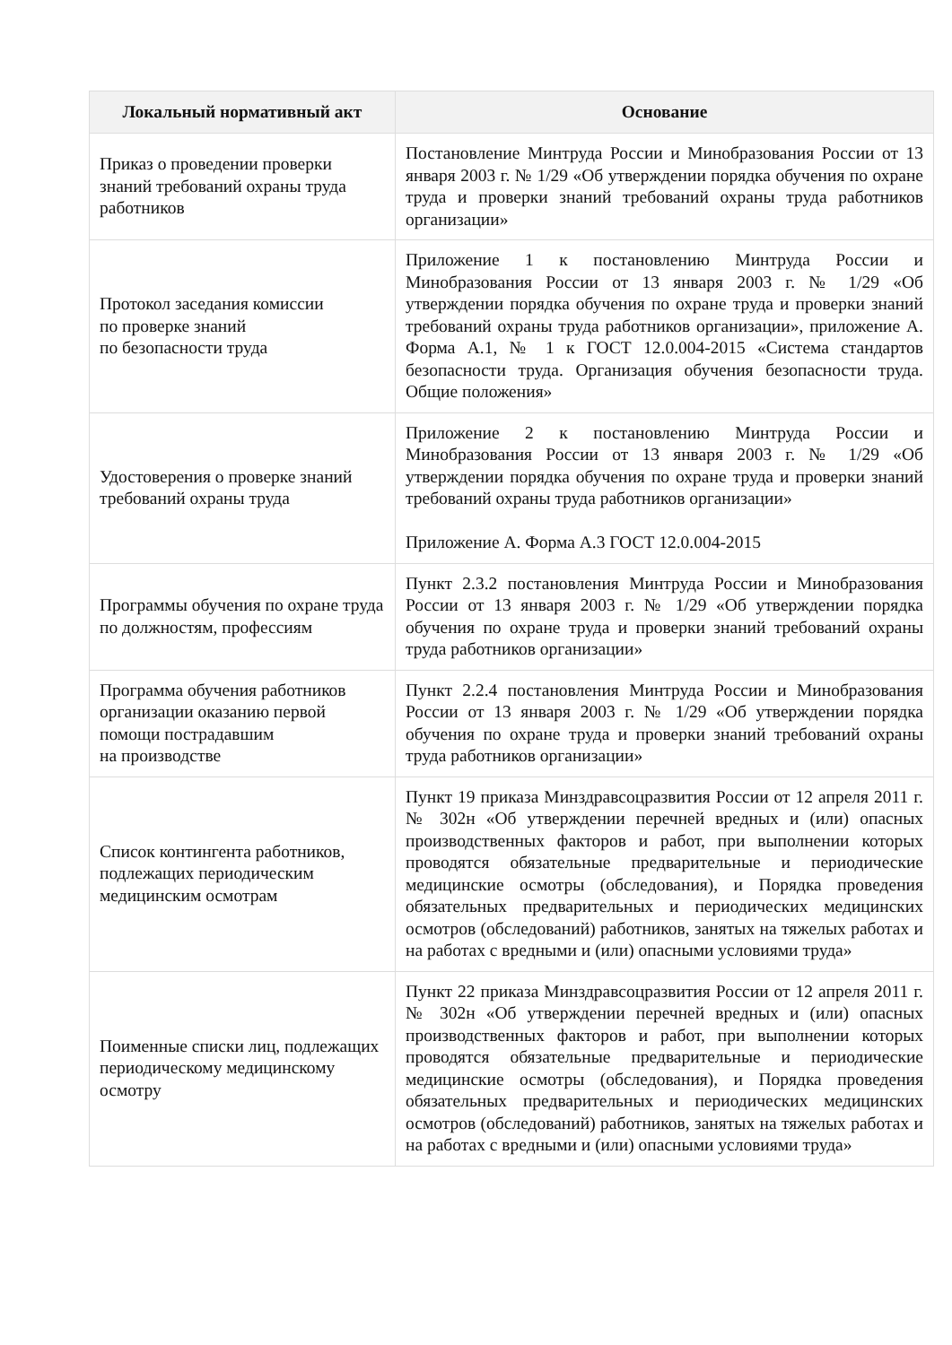| Локальный нормативный акт | Основание |
| --- | --- |
| Приказ о проведении проверки знаний требований охраны труда работников | Постановление Минтруда России и Минобразования России от 13 января 2003 г. № 1/29 «Об утверждении порядка обучения по охране труда и проверки знаний требований охраны труда работников организации» |
| Протокол заседания комиссии по проверке знаний по безопасности труда | Приложение 1 к постановлению Минтруда России и Минобразования России от 13 января 2003 г. № 1/29 «Об утверждении порядка обучения по охране труда и проверки знаний требований охраны труда работников организации», приложение А. Форма А.1, № 1 к ГОСТ 12.0.004-2015 «Система стандартов безопасности труда. Организация обучения безопасности труда. Общие положения» |
| Удостоверения о проверке знаний требований охраны труда | Приложение 2 к постановлению Минтруда России и Минобразования России от 13 января 2003 г. № 1/29 «Об утверждении порядка обучения по охране труда и проверки знаний требований охраны труда работников организации» Приложение А. Форма А.3 ГОСТ 12.0.004-2015 |
| Программы обучения по охране труда по должностям, профессиям | Пункт 2.3.2 постановления Минтруда России и Минобразования России от 13 января 2003 г. № 1/29 «Об утверждении порядка обучения по охране труда и проверки знаний требований охраны труда работников организации» |
| Программа обучения работников организации оказанию первой помощи пострадавшим на производстве | Пункт 2.2.4 постановления Минтруда России и Минобразования России от 13 января 2003 г. № 1/29 «Об утверждении порядка обучения по охране труда и проверки знаний требований охраны труда работников организации» |
| Список контингента работников, подлежащих периодическим медицинским осмотрам | Пункт 19 приказа Минздравсоцразвития России от 12 апреля 2011 г. № 302н «Об утверждении перечней вредных и (или) опасных производственных факторов и работ, при выполнении которых проводятся обязательные предварительные и периодические медицинские осмотры (обследования), и Порядка проведения обязательных предварительных и периодических медицинских осмотров (обследований) работников, занятых на тяжелых работах и на работах с вредными и (или) опасными условиями труда» |
| Поименные списки лиц, подлежащих периодическому медицинскому осмотру | Пункт 22 приказа Минздравсоцразвития России от 12 апреля 2011 г. № 302н «Об утверждении перечней вредных и (или) опасных производственных факторов и работ, при выполнении которых проводятся обязательные предварительные и периодические медицинские осмотры (обследования), и Порядка проведения обязательных предварительных и периодических медицинских осмотров (обследований) работников, занятых на тяжелых работах и на работах с вредными и (или) опасными условиями труда» |